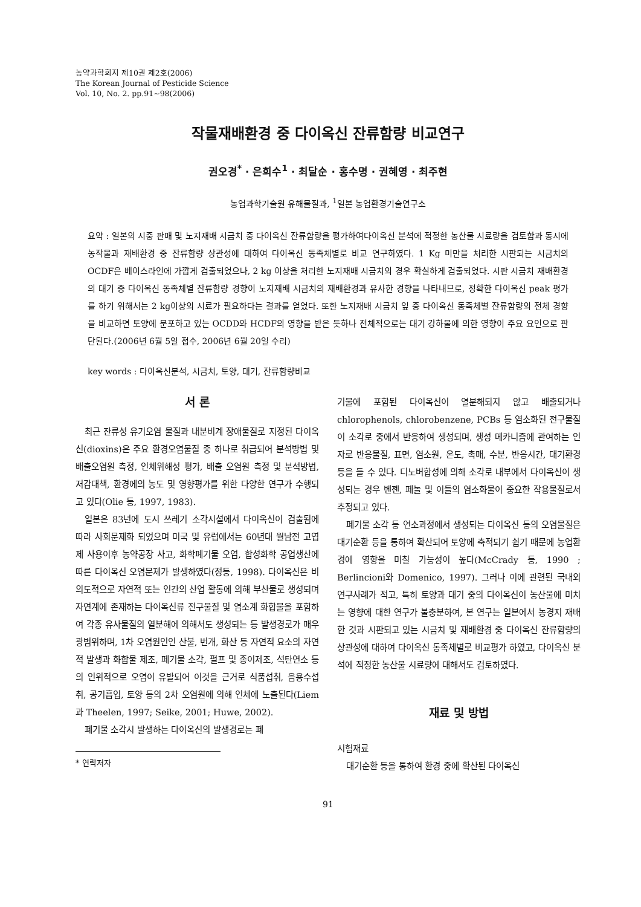농약과학회지 제10권 제2호(2006)
The Korean Journal of Pesticide Science
Vol. 10, No. 2. pp.91~98(2006)
작물재배환경 중 다이옥신 잔류함량 비교연구
권오경<sup>*</sup> · 은희수<sup>1</sup> · 최달순 · 홍수명 · 권혜영 · 최주현
농업과학기술원 유해물질과, <sup>1</sup>일본 농업환경기술연구소
요약 : 일본의 시중 판매 및 노지재배 시금치 중 다이옥신 잔류함량을 평가하여다이옥신 분석에 적정한 농산물 시료량을 검토함과 동시에 농작물과 재배환경 중 잔류함량 상관성에 대하여 다이옥신 동족체별로 비교 연구하였다. 1 Kg 미만을 처리한 시판되는 시금치의 OCDF은 베이스라인에 가깝게 검출되었으나, 2 kg 이상을 처리한 노지재배 시금치의 경우 확실하게 검출되었다. 시판 시금치 재배환경의 대기 중 다이옥신 동족체별 잔류함량 경향이 노지재배 시금치의 재배환경과 유사한 경향을 나타내므로, 정확한 다이옥신 peak 평가를 하기 위해서는 2 kg이상의 시료가 필요하다는 결과를 얻었다. 또한 노지재배 시금치 잎 중 다이옥신 동족체별 잔류함량의 전체 경향을 비교하면 토양에 분포하고 있는 OCDD와 HCDF의 영향을 받은 듯하나 전체적으로는 대기 강하물에 의한 영향이 주요 요인으로 판단된다.(2006년 6월 5일 접수, 2006년 6월 20일 수리)
key words : 다이옥신분석, 시금치, 토양, 대기, 잔류함량비교
서 론
최근 잔류성 유기오염 물질과 내분비계 장애물질로 지정된 다이옥신(dioxins)은 주요 환경오염물질 중 하나로 취급되어 분석방법 및 배출오염원 측정, 인체위해성 평가, 배출 오염원 측정 및 분석방법, 저감대책, 환경에의 농도 및 영향평가를 위한 다양한 연구가 수행되고 있다(Olie 등, 1997, 1983).
일본은 83년에 도시 쓰레기 소각시설에서 다이옥신이 검출됨에 따라 사회문제화 되었으며 미국 및 유럽에서는 60년대 월남전 고엽제 사용이후 농약공장 사고, 화학폐기물 오염, 합성화학 공업생산에 따른 다이옥신 오염문제가 발생하였다(정등, 1998). 다이옥신은 비의도적으로 자연적 또는 인간의 산업 활동에 의해 부산물로 생성되며 자연계에 존재하는 다이옥신류 전구물질 및 염소계 화합물을 포함하여 각종 유사물질의 열분해에 의해서도 생성되는 등 발생경로가 매우 광범위하며, 1차 오염원인인 산불, 번개, 화산 등 자연적 요소의 자연적 발생과 화합물 제조, 폐기물 소각, 펄프 및 종이제조, 석탄연소 등의 인위적으로 오염이 유발되어 이것을 근거로 식품섭취, 음용수섭취, 공기흡입, 토양 등의 2차 오염원에 의해 인체에 노출된다(Liem과 Theelen, 1997; Seike, 2001; Huwe, 2002).
폐기물 소각시 발생하는 다이옥신의 발생경로는 폐
* 연락저자
기물에 포함된 다이옥신이 열분해되지 않고 배출되거나 chlorophenols, chlorobenzene, PCBs 등 염소화된 전구물질이 소각로 중에서 반응하여 생성되며, 생성 메카니즘에 관여하는 인자로 반응물질, 표면, 염소원, 온도, 촉매, 수분, 반응시간, 대기환경 등을 들 수 있다. 디노버합성에 의해 소각로 내부에서 다이옥신이 생성되는 경우 벤젠, 페놀 및 이들의 염소화물이 중요한 작용물질로서 추정되고 있다.
폐기물 소각 등 연소과정에서 생성되는 다이옥신 등의 오염물질은 대기순환 등을 통하여 확산되어 토양에 축적되기 쉽기 때문에 농업환경에 영향을 미칠 가능성이 높다(McCrady 등, 1990 ; Berlincioni와 Domenico, 1997). 그러나 이에 관련된 국내외 연구사례가 적고, 특히 토양과 대기 중의 다이옥신이 농산물에 미치는 영향에 대한 연구가 불충분하여, 본 연구는 일본에서 농경지 재배한 것과 시판되고 있는 시금치 및 재배환경 중 다이옥신 잔류함량의 상관성에 대하여 다이옥신 동족체별로 비교평가 하였고, 다이옥신 분석에 적정한 농산물 시료량에 대해서도 검토하였다.
재료 및 방법
시험재료
대기순환 등을 통하여 환경 중에 확산된 다이옥신
91